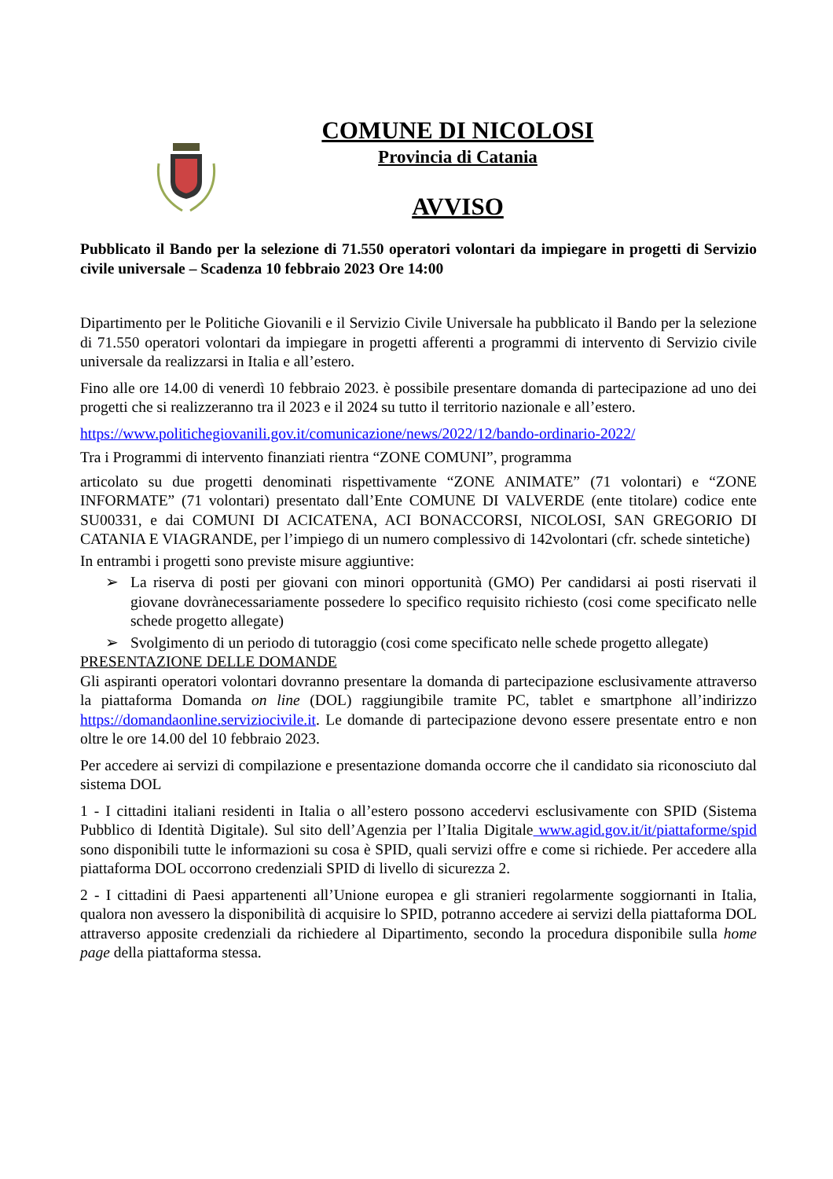COMUNE DI NICOLOSI
Provincia di Catania
AVVISO
Pubblicato il Bando per la selezione di 71.550 operatori volontari da impiegare in progetti di Servizio civile universale – Scadenza 10 febbraio 2023 Ore 14:00
Dipartimento per le Politiche Giovanili e il Servizio Civile Universale ha pubblicato il Bando per la selezione di 71.550 operatori volontari da impiegare in progetti afferenti a programmi di intervento di Servizio civile universale da realizzarsi in Italia e all’estero.
Fino alle ore 14.00 di venerdì 10 febbraio 2023. è possibile presentare domanda di partecipazione ad uno dei progetti che si realizzeranno tra il 2023 e il 2024 su tutto il territorio nazionale e all’estero.
https://www.politichegiovanili.gov.it/comunicazione/news/2022/12/bando-ordinario-2022/
Tra i Programmi di intervento finanziati rientra “ZONE COMUNI”, programma
articolato su due progetti denominati rispettivamente “ZONE ANIMATE” (71 volontari) e “ZONE INFORMATE” (71 volontari) presentato dall’Ente COMUNE DI VALVERDE (ente titolare) codice ente SU00331, e dai COMUNI DI ACICATENA, ACI BONACCORSI, NICOLOSI, SAN GREGORIO DI CATANIA E VIAGRANDE, per l’impiego di un numero complessivo di 142volontari (cfr. schede sintetiche)
In entrambi i progetti sono previste misure aggiuntive:
➢ La riserva di posti per giovani con minori opportunità (GMO) Per candidarsi ai posti riservati il giovane dovrànecessariamente possedere lo specifico requisito richiesto (cosi come specificato nelle schede progetto allegate)
➢ Svolgimento di un periodo di tutoraggio (cosi come specificato nelle schede progetto allegate)
PRESENTAZIONE DELLE DOMANDE
Gli aspiranti operatori volontari dovranno presentare la domanda di partecipazione esclusivamente attraverso la piattaforma Domanda on line (DOL) raggiungibile tramite PC, tablet e smartphone all’indirizzo https://domandaonline.serviziocivile.it. Le domande di partecipazione devono essere presentate entro e non oltre le ore 14.00 del 10 febbraio 2023.
Per accedere ai servizi di compilazione e presentazione domanda occorre che il candidato sia riconosciuto dal sistema DOL
1 - I cittadini italiani residenti in Italia o all’estero possono accedervi esclusivamente con SPID (Sistema Pubblico di Identità Digitale). Sul sito dell’Agenzia per l’Italia Digitale www.agid.gov.it/it/piattaforme/spid sono disponibili tutte le informazioni su cosa è SPID, quali servizi offre e come si richiede. Per accedere alla piattaforma DOL occorrono credenziali SPID di livello di sicurezza 2.
2 - I cittadini di Paesi appartenenti all’Unione europea e gli stranieri regolarmente soggiornanti in Italia, qualora non avessero la disponibilità di acquisire lo SPID, potranno accedere ai servizi della piattaforma DOL attraverso apposite credenziali da richiedere al Dipartimento, secondo la procedura disponibile sulla home page della piattaforma stessa.